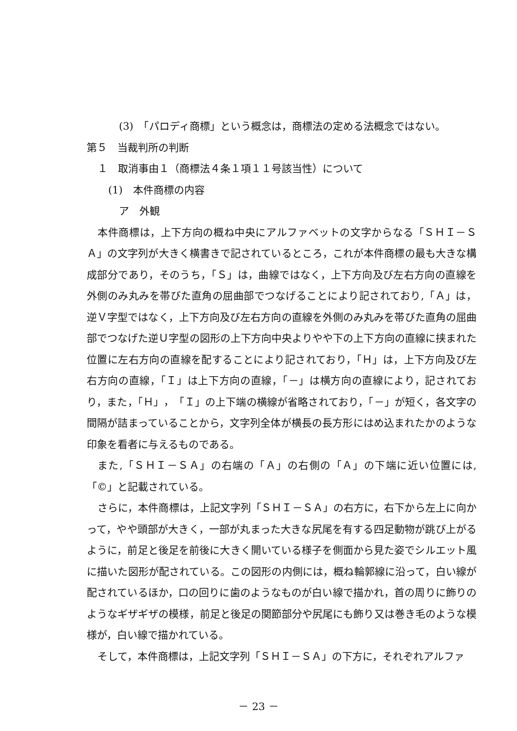(3)　「パロディ商標」という概念は，商標法の定める法概念ではない。
第５　当裁判所の判断
１　取消事由１（商標法４条１項１１号該当性）について
(1)　本件商標の内容
ア　外観
本件商標は，上下方向の概ね中央にアルファベットの文字からなる「ＳＨＩ－ＳＡ」の文字列が大きく横書きで記されているところ，これが本件商標の最も大きな構成部分であり，そのうち，「Ｓ」は，曲線ではなく，上下方向及び左右方向の直線を外側のみ丸みを帯びた直角の屈曲部でつなげることにより記されており,「Ａ」は，逆Ｖ字型ではなく，上下方向及び左右方向の直線を外側のみ丸みを帯びた直角の屈曲部でつなげた逆Ｕ字型の図形の上下方向中央よりやや下の上下方向の直線に挟まれた位置に左右方向の直線を配することにより記されており，「Ｈ」は，上下方向及び左右方向の直線，「Ｉ」は上下方向の直線，「－」は横方向の直線により，記されており，また，「Ｈ」，「Ｉ」の上下端の横線が省略されており，「－」が短く，各文字の間隔が詰まっていることから，文字列全体が横長の長方形にはめ込まれたかのような印象を看者に与えるものである。
また,「ＳＨＩ－ＳＡ」の右端の「Ａ」の右側の「Ａ」の下端に近い位置には,「©」と記載されている。
さらに，本件商標は，上記文字列「ＳＨＩ－ＳＡ」の右方に，右下から左上に向かって，やや頭部が大きく，一部が丸まった大きな尻尾を有する四足動物が跳び上がるように，前足と後足を前後に大きく開いている様子を側面から見た姿でシルエット風に描いた図形が配されている。この図形の内側には，概ね輪郭線に沿って，白い線が配されているほか，口の回りに歯のようなものが白い線で描かれ，首の周りに飾りのようなギザギザの模様，前足と後足の関節部分や尻尾にも飾り又は巻き毛のような模様が，白い線で描かれている。
そして，本件商標は，上記文字列「ＳＨＩ－ＳＡ」の下方に，それぞれアルファ
－ 23 －